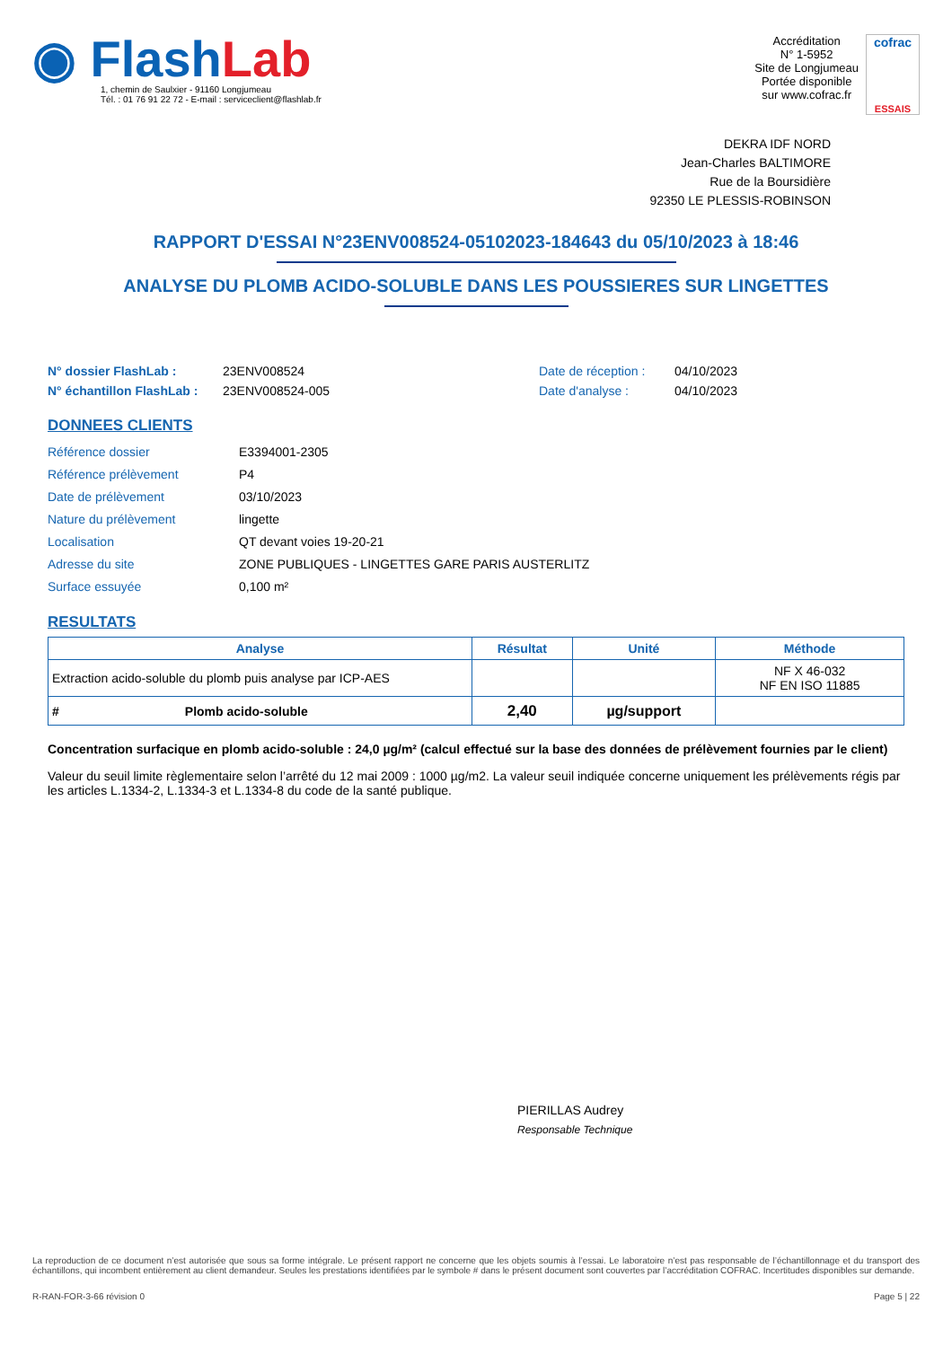◉ FlashLab
1, chemin de Saulxier - 91160 Longjumeau
Tél. : 01 76 91 22 72 - E-mail : serviceclient@flashlab.fr
Accréditation
N° 1-5952
Site de Longjumeau
Portée disponible
sur www.cofrac.fr
cofrac
ESSAIS
DEKRA IDF NORD
Jean-Charles BALTIMORE
Rue de la Boursidière
92350 LE PLESSIS-ROBINSON
RAPPORT D'ESSAI N°23ENV008524-05102023-184643 du 05/10/2023 à 18:46
ANALYSE DU PLOMB ACIDO-SOLUBLE DANS LES POUSSIERES SUR LINGETTES
N° dossier FlashLab :
N° échantillon FlashLab :
23ENV008524
23ENV008524-005
Date de réception :
Date d'analyse :
04/10/2023
04/10/2023
DONNEES CLIENTS
| Référence dossier | E3394001-2305 |
| Référence prélèvement | P4 |
| Date de prélèvement | 03/10/2023 |
| Nature du prélèvement | lingette |
| Localisation | QT devant voies 19-20-21 |
| Adresse du site | ZONE PUBLIQUES - LINGETTES GARE PARIS AUSTERLITZ |
| Surface essuyée | 0,100 m² |
RESULTATS
| Analyse | Résultat | Unité | Méthode |
| --- | --- | --- | --- |
| Extraction acido-soluble du plomb puis analyse par ICP-AES | | | NF X 46-032 NF EN ISO 11885 |
| # Plomb acido-soluble | 2,40 | µg/support | |
Concentration surfacique en plomb acido-soluble : 24,0 µg/m² (calcul effectué sur la base des données de prélèvement fournies par le client)
Valeur du seuil limite règlementaire selon l’arrêté du 12 mai 2009 : 1000 µg/m2. La valeur seuil indiquée concerne uniquement les prélèvements régis par les articles L.1334-2, L.1334-3 et L.1334-8 du code de la santé publique.
PIERILLAS Audrey
Responsable Technique
La reproduction de ce document n’est autorisée que sous sa forme intégrale. Le présent rapport ne concerne que les objets soumis à l’essai. Le laboratoire n’est pas responsable de l’échantillonnage et du transport des échantillons, qui incombent entièrement au client demandeur. Seules les prestations identifiées par le symbole # dans le présent document sont couvertes par l’accréditation COFRAC. Incertitudes disponibles sur demande.
R-RAN-FOR-3-66 révision 0 Page 5 | 22